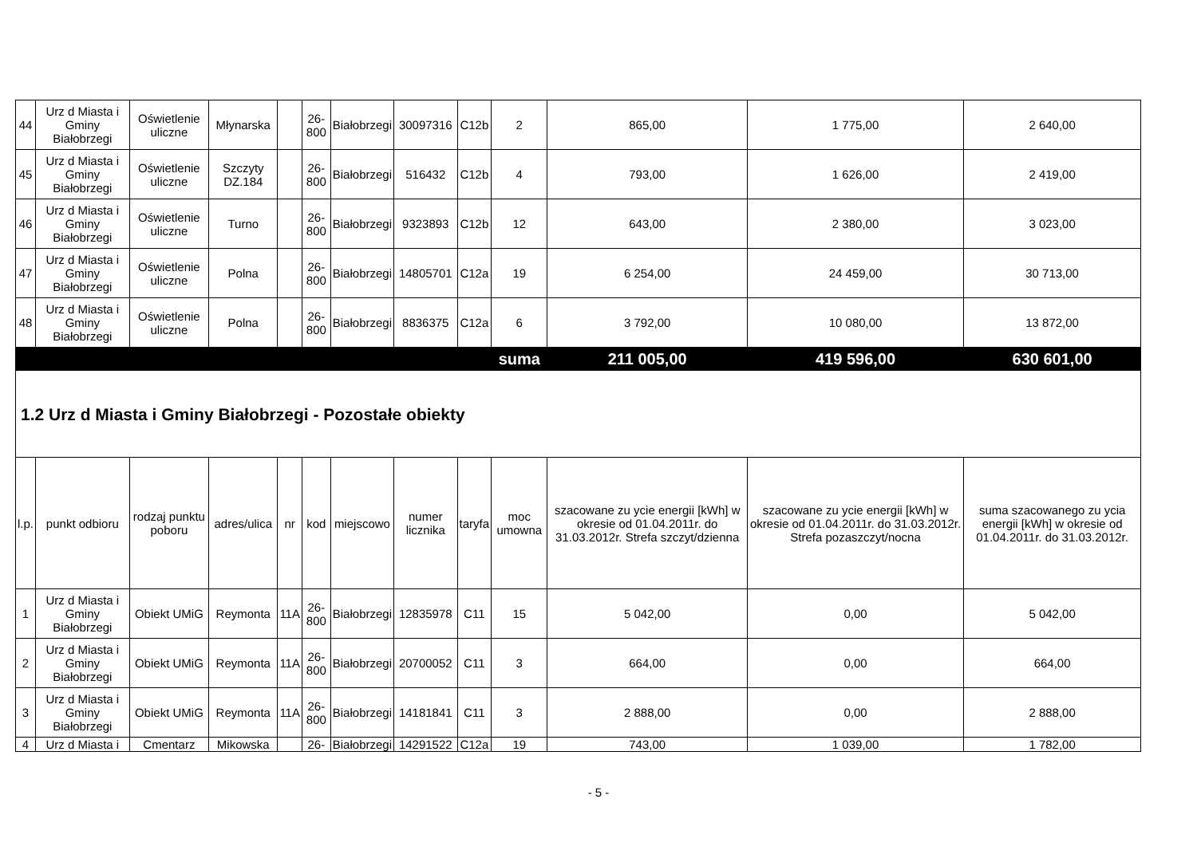| 44 | Urz d Miasta i Gminy Białobrzegi | Oświetlenie uliczne | Młynarska | | 26-800 | Białobrzegi | 30097316 | C12b | 2 | 865,00 | 1 775,00 | 2 640,00 |
| 45 | Urz d Miasta i Gminy Białobrzegi | Oświetlenie uliczne | Szczyty DZ.184 | | 26-800 | Białobrzegi | 516432 | C12b | 4 | 793,00 | 1 626,00 | 2 419,00 |
| 46 | Urz d Miasta i Gminy Białobrzegi | Oświetlenie uliczne | Turno | | 26-800 | Białobrzegi | 9323893 | C12b | 12 | 643,00 | 2 380,00 | 3 023,00 |
| 47 | Urz d Miasta i Gminy Białobrzegi | Oświetlenie uliczne | Polna | | 26-800 | Białobrzegi | 14805701 | C12a | 19 | 6 254,00 | 24 459,00 | 30 713,00 |
| 48 | Urz d Miasta i Gminy Białobrzegi | Oświetlenie uliczne | Polna | | 26-800 | Białobrzegi | 8836375 | C12a | 6 | 3 792,00 | 10 080,00 | 13 872,00 |
| | | | | | | | | | suma | 211 005,00 | 419 596,00 | 630 601,00 |
| 1.2 Urz d Miasta i Gminy Białobrzegi - Pozostałe obiekty | | | | | | | | | | | | |
| l.p. | punkt odbioru | rodzaj punktu poboru | adres/ulica | nr | kod | miejscowo | numer licznika | taryfa | moc umowna | szacowane zu ycie energii [kWh] w okresie od 01.04.2011r. do 31.03.2012r. Strefa szczyt/dzienna | szacowane zu ycie energii [kWh] w okresie od 01.04.2011r. do 31.03.2012r. Strefa pozaszczyt/nocna | suma szacowanego zu ycia energii [kWh] w okresie od 01.04.2011r. do 31.03.2012r. |
| 1 | Urz d Miasta i Gminy Białobrzegi | Obiekt UMiG | Reymonta | 11A | 26-800 | Białobrzegi | 12835978 | C11 | 15 | 5 042,00 | 0,00 | 5 042,00 |
| 2 | Urz d Miasta i Gminy Białobrzegi | Obiekt UMiG | Reymonta | 11A | 26-800 | Białobrzegi | 20700052 | C11 | 3 | 664,00 | 0,00 | 664,00 |
| 3 | Urz d Miasta i Gminy Białobrzegi | Obiekt UMiG | Reymonta | 11A | 26-800 | Białobrzegi | 14181841 | C11 | 3 | 2 888,00 | 0,00 | 2 888,00 |
| 4 | Urz d Miasta i | Cmentarz | Mikowska | | 26- | Białobrzegi | 14291522 | C12a | 19 | 743,00 | 1 039,00 | 1 782,00 |
- 5 -